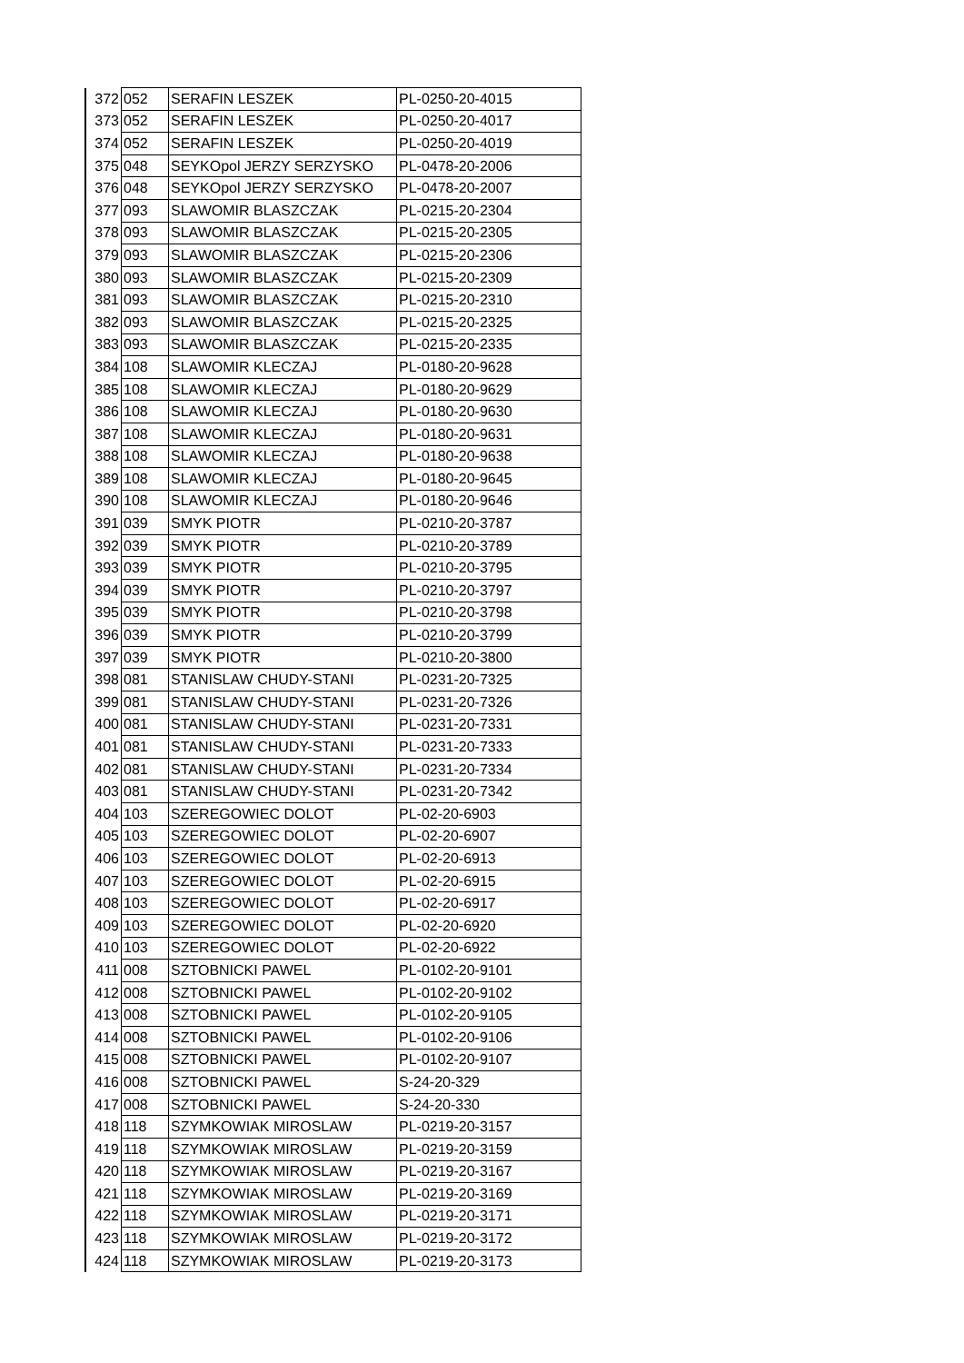| 372 | 052 | SERAFIN LESZEK | PL-0250-20-4015 |
| 373 | 052 | SERAFIN LESZEK | PL-0250-20-4017 |
| 374 | 052 | SERAFIN LESZEK | PL-0250-20-4019 |
| 375 | 048 | SEYKOpol JERZY SERZYSKO | PL-0478-20-2006 |
| 376 | 048 | SEYKOpol JERZY SERZYSKO | PL-0478-20-2007 |
| 377 | 093 | SLAWOMIR BLASZCZAK | PL-0215-20-2304 |
| 378 | 093 | SLAWOMIR BLASZCZAK | PL-0215-20-2305 |
| 379 | 093 | SLAWOMIR BLASZCZAK | PL-0215-20-2306 |
| 380 | 093 | SLAWOMIR BLASZCZAK | PL-0215-20-2309 |
| 381 | 093 | SLAWOMIR BLASZCZAK | PL-0215-20-2310 |
| 382 | 093 | SLAWOMIR BLASZCZAK | PL-0215-20-2325 |
| 383 | 093 | SLAWOMIR BLASZCZAK | PL-0215-20-2335 |
| 384 | 108 | SLAWOMIR KLECZAJ | PL-0180-20-9628 |
| 385 | 108 | SLAWOMIR KLECZAJ | PL-0180-20-9629 |
| 386 | 108 | SLAWOMIR KLECZAJ | PL-0180-20-9630 |
| 387 | 108 | SLAWOMIR KLECZAJ | PL-0180-20-9631 |
| 388 | 108 | SLAWOMIR KLECZAJ | PL-0180-20-9638 |
| 389 | 108 | SLAWOMIR KLECZAJ | PL-0180-20-9645 |
| 390 | 108 | SLAWOMIR KLECZAJ | PL-0180-20-9646 |
| 391 | 039 | SMYK PIOTR | PL-0210-20-3787 |
| 392 | 039 | SMYK PIOTR | PL-0210-20-3789 |
| 393 | 039 | SMYK PIOTR | PL-0210-20-3795 |
| 394 | 039 | SMYK PIOTR | PL-0210-20-3797 |
| 395 | 039 | SMYK PIOTR | PL-0210-20-3798 |
| 396 | 039 | SMYK PIOTR | PL-0210-20-3799 |
| 397 | 039 | SMYK PIOTR | PL-0210-20-3800 |
| 398 | 081 | STANISLAW CHUDY-STANI | PL-0231-20-7325 |
| 399 | 081 | STANISLAW CHUDY-STANI | PL-0231-20-7326 |
| 400 | 081 | STANISLAW CHUDY-STANI | PL-0231-20-7331 |
| 401 | 081 | STANISLAW CHUDY-STANI | PL-0231-20-7333 |
| 402 | 081 | STANISLAW CHUDY-STANI | PL-0231-20-7334 |
| 403 | 081 | STANISLAW CHUDY-STANI | PL-0231-20-7342 |
| 404 | 103 | SZEREGOWIEC DOLOT | PL-02-20-6903 |
| 405 | 103 | SZEREGOWIEC DOLOT | PL-02-20-6907 |
| 406 | 103 | SZEREGOWIEC DOLOT | PL-02-20-6913 |
| 407 | 103 | SZEREGOWIEC DOLOT | PL-02-20-6915 |
| 408 | 103 | SZEREGOWIEC DOLOT | PL-02-20-6917 |
| 409 | 103 | SZEREGOWIEC DOLOT | PL-02-20-6920 |
| 410 | 103 | SZEREGOWIEC DOLOT | PL-02-20-6922 |
| 411 | 008 | SZTOBNICKI PAWEL | PL-0102-20-9101 |
| 412 | 008 | SZTOBNICKI PAWEL | PL-0102-20-9102 |
| 413 | 008 | SZTOBNICKI PAWEL | PL-0102-20-9105 |
| 414 | 008 | SZTOBNICKI PAWEL | PL-0102-20-9106 |
| 415 | 008 | SZTOBNICKI PAWEL | PL-0102-20-9107 |
| 416 | 008 | SZTOBNICKI PAWEL | S-24-20-329 |
| 417 | 008 | SZTOBNICKI PAWEL | S-24-20-330 |
| 418 | 118 | SZYMKOWIAK MIROSLAW | PL-0219-20-3157 |
| 419 | 118 | SZYMKOWIAK MIROSLAW | PL-0219-20-3159 |
| 420 | 118 | SZYMKOWIAK MIROSLAW | PL-0219-20-3167 |
| 421 | 118 | SZYMKOWIAK MIROSLAW | PL-0219-20-3169 |
| 422 | 118 | SZYMKOWIAK MIROSLAW | PL-0219-20-3171 |
| 423 | 118 | SZYMKOWIAK MIROSLAW | PL-0219-20-3172 |
| 424 | 118 | SZYMKOWIAK MIROSLAW | PL-0219-20-3173 |